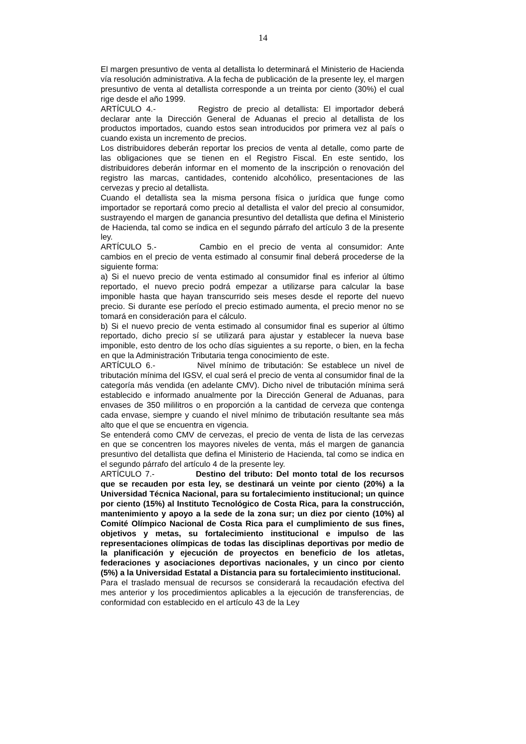14
El margen presuntivo de venta al detallista lo determinará el Ministerio de Hacienda vía resolución administrativa. A la fecha de publicación de la presente ley, el margen presuntivo de venta al detallista corresponde a un treinta por ciento (30%) el cual rige desde el año 1999.
ARTÍCULO 4.- Registro de precio al detallista: El importador deberá declarar ante la Dirección General de Aduanas el precio al detallista de los productos importados, cuando estos sean introducidos por primera vez al país o cuando exista un incremento de precios.
Los distribuidores deberán reportar los precios de venta al detalle, como parte de las obligaciones que se tienen en el Registro Fiscal. En este sentido, los distribuidores deberán informar en el momento de la inscripción o renovación del registro las marcas, cantidades, contenido alcohólico, presentaciones de las cervezas y precio al detallista.
Cuando el detallista sea la misma persona física o jurídica que funge como importador se reportará como precio al detallista el valor del precio al consumidor, sustrayendo el margen de ganancia presuntivo del detallista que defina el Ministerio de Hacienda, tal como se indica en el segundo párrafo del artículo 3 de la presente ley.
ARTÍCULO 5.- Cambio en el precio de venta al consumidor: Ante cambios en el precio de venta estimado al consumir final deberá procederse de la siguiente forma:
a) Si el nuevo precio de venta estimado al consumidor final es inferior al último reportado, el nuevo precio podrá empezar a utilizarse para calcular la base imponible hasta que hayan transcurrido seis meses desde el reporte del nuevo precio. Si durante ese período el precio estimado aumenta, el precio menor no se tomará en consideración para el cálculo.
b) Si el nuevo precio de venta estimado al consumidor final es superior al último reportado, dicho precio sí se utilizará para ajustar y establecer la nueva base imponible, esto dentro de los ocho días siguientes a su reporte, o bien, en la fecha en que la Administración Tributaria tenga conocimiento de este.
ARTÍCULO 6.- Nivel mínimo de tributación: Se establece un nivel de tributación mínima del IGSV, el cual será el precio de venta al consumidor final de la categoría más vendida (en adelante CMV). Dicho nivel de tributación mínima será establecido e informado anualmente por la Dirección General de Aduanas, para envases de 350 mililitros o en proporción a la cantidad de cerveza que contenga cada envase, siempre y cuando el nivel mínimo de tributación resultante sea más alto que el que se encuentra en vigencia.
Se entenderá como CMV de cervezas, el precio de venta de lista de las cervezas en que se concentren los mayores niveles de venta, más el margen de ganancia presuntivo del detallista que defina el Ministerio de Hacienda, tal como se indica en el segundo párrafo del artículo 4 de la presente ley.
ARTÍCULO 7.- Destino del tributo: Del monto total de los recursos que se recauden por esta ley, se destinará un veinte por ciento (20%) a la Universidad Técnica Nacional, para su fortalecimiento institucional; un quince por ciento (15%) al Instituto Tecnológico de Costa Rica, para la construcción, mantenimiento y apoyo a la sede de la zona sur; un diez por ciento (10%) al Comité Olímpico Nacional de Costa Rica para el cumplimiento de sus fines, objetivos y metas, su fortalecimiento institucional e impulso de las representaciones olímpicas de todas las disciplinas deportivas por medio de la planificación y ejecución de proyectos en beneficio de los atletas, federaciones y asociaciones deportivas nacionales, y un cinco por ciento (5%) a la Universidad Estatal a Distancia para su fortalecimiento institucional.
Para el traslado mensual de recursos se considerará la recaudación efectiva del mes anterior y los procedimientos aplicables a la ejecución de transferencias, de conformidad con establecido en el artículo 43 de la Ley